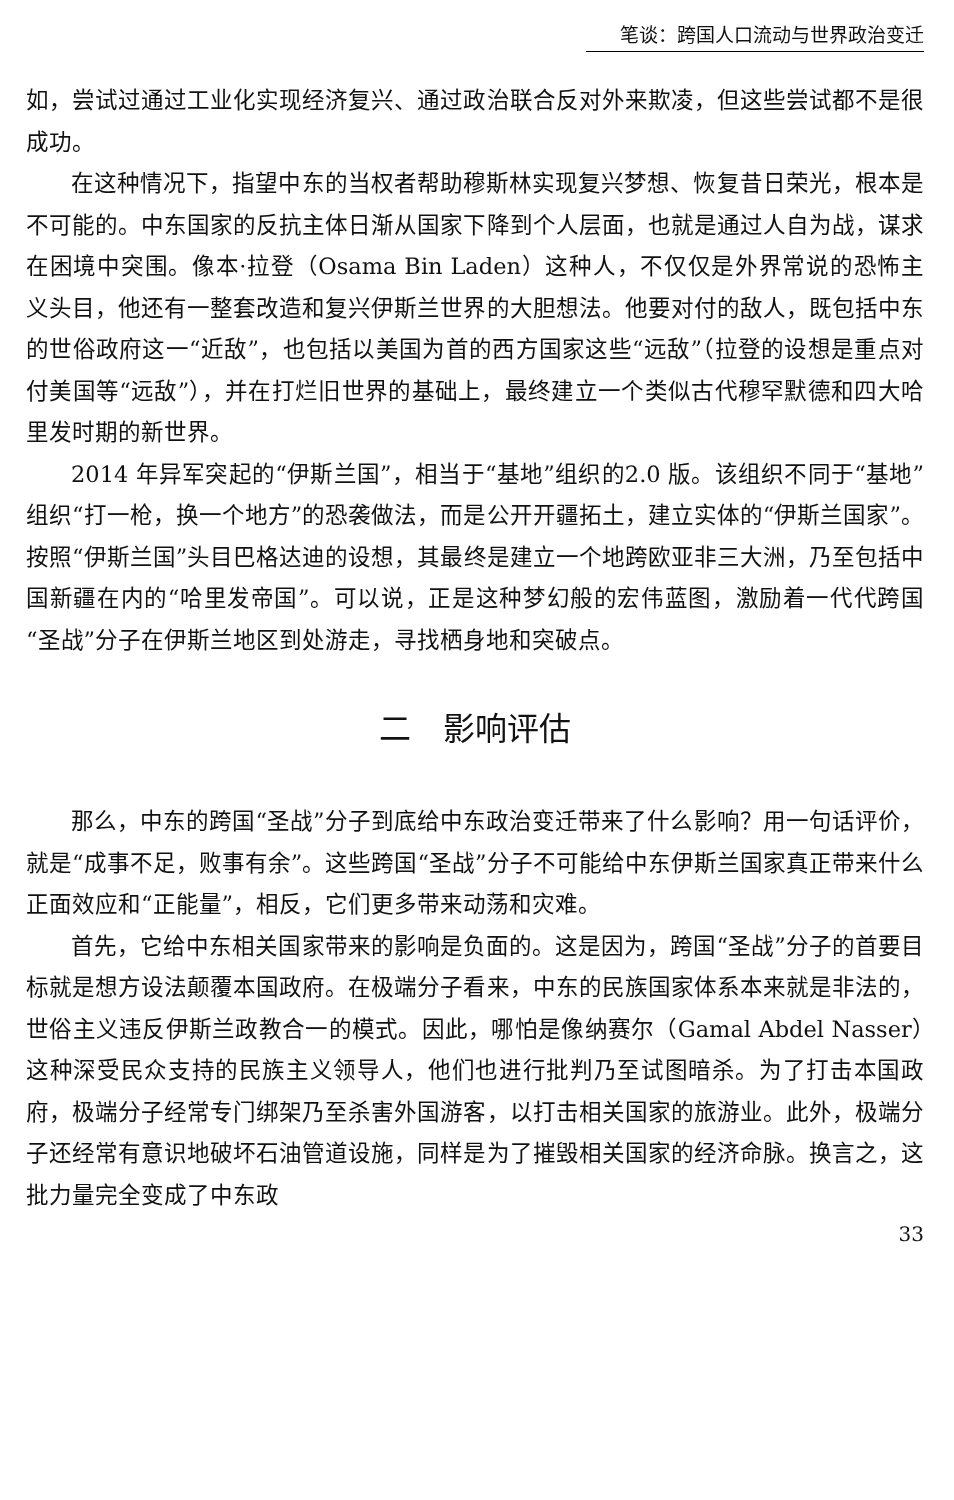笔谈：跨国人口流动与世界政治变迁
如，尝试过通过工业化实现经济复兴、通过政治联合反对外来欺凌，但这些尝试都不是很成功。
在这种情况下，指望中东的当权者帮助穆斯林实现复兴梦想、恢复昔日荣光，根本是不可能的。中东国家的反抗主体日渐从国家下降到个人层面，也就是通过人自为战，谋求在困境中突围。像本·拉登（Osama Bin Laden）这种人，不仅仅是外界常说的恐怖主义头目，他还有一整套改造和复兴伊斯兰世界的大胆想法。他要对付的敌人，既包括中东的世俗政府这一“近敌”，也包括以美国为首的西方国家这些“远敌”（拉登的设想是重点对付美国等“远敌”），并在打烂旧世界的基础上，最终建立一个类似古代穆罕默德和四大哈里发时期的新世界。
2014 年异军突起的“伊斯兰国”，相当于“基地”组织的2.0 版。该组织不同于“基地”组织“打一枪，换一个地方”的恐袭做法，而是公开开疆拓土，建立实体的“伊斯兰国家”。按照“伊斯兰国”头目巴格达迪的设想，其最终是建立一个地跨欧亚非三大洲，乃至包括中国新疆在内的“哈里发帝国”。可以说，正是这种梦幻般的宏伟蓝图，激励着一代代跨国“圣战”分子在伊斯兰地区到处游走，寻找栖身地和突破点。
二　影响评估
那么，中东的跨国“圣战”分子到底给中东政治变迁带来了什么影响？用一句话评价，就是“成事不足，败事有余”。这些跨国“圣战”分子不可能给中东伊斯兰国家真正带来什么正面效应和“正能量”，相反，它们更多带来动荡和灾难。
首先，它给中东相关国家带来的影响是负面的。这是因为，跨国“圣战”分子的首要目标就是想方设法颠覆本国政府。在极端分子看来，中东的民族国家体系本来就是非法的，世俗主义违反伊斯兰政教合一的模式。因此，哪怕是像纳赛尔（Gamal Abdel Nasser）这种深受民众支持的民族主义领导人，他们也进行批判乃至试图暗杀。为了打击本国政府，极端分子经常专门绑架乃至杀害外国游客，以打击相关国家的旅游业。此外，极端分子还经常有意识地破坏石油管道设施，同样是为了摧毁相关国家的经济命脉。换言之，这批力量完全变成了中东政
33